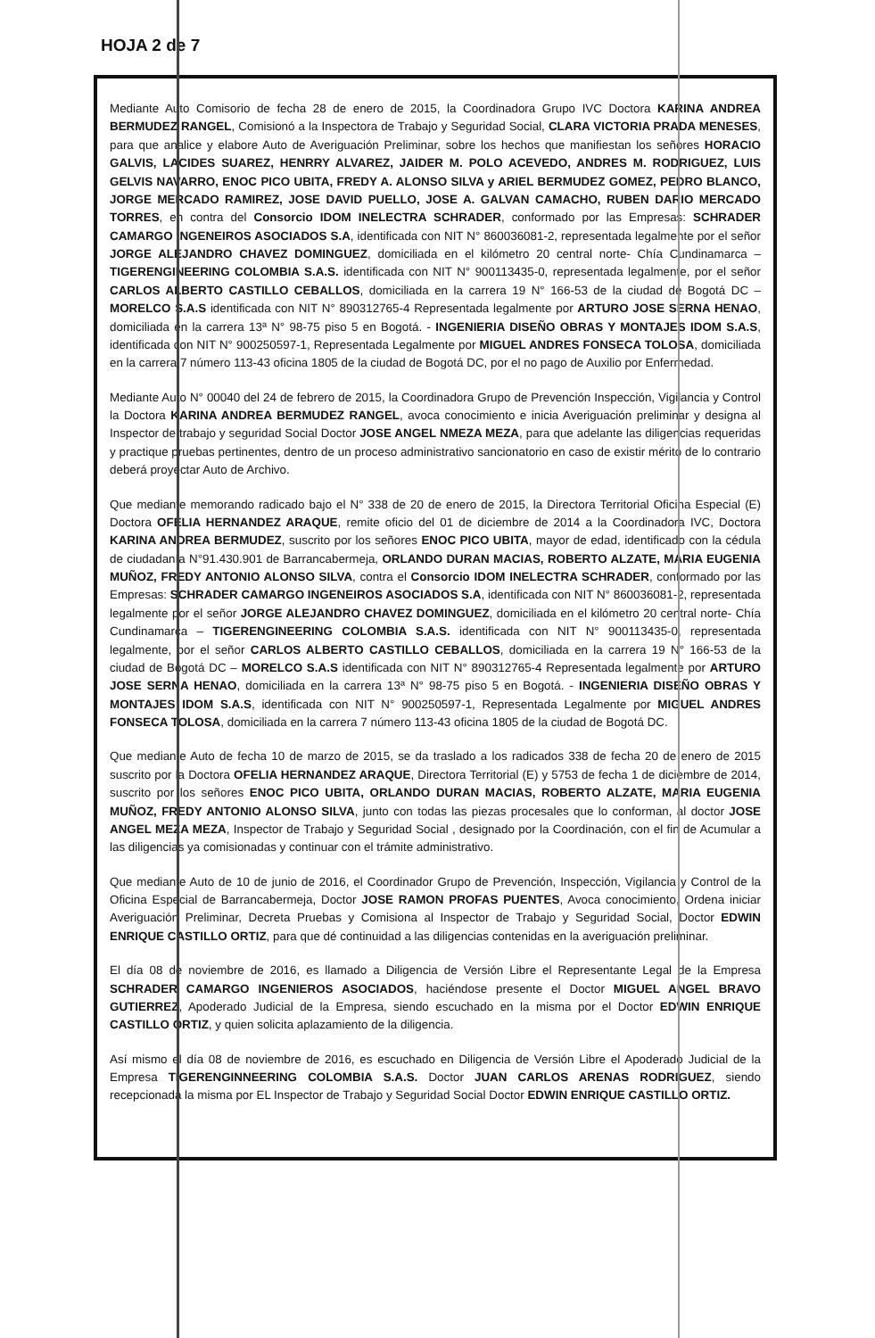HOJA 2 de 7
Mediante Auto Comisorio de fecha 28 de enero de 2015, la Coordinadora Grupo IVC Doctora KARINA ANDREA BERMUDEZ RANGEL, Comisionó a la Inspectora de Trabajo y Seguridad Social, CLARA VICTORIA PRADA MENESES, para que analice y elabore Auto de Averiguación Preliminar, sobre los hechos que manifiestan los señores HORACIO GALVIS, LACIDES SUAREZ, HENRRY ALVAREZ, JAIDER M. POLO ACEVEDO, ANDRES M. RODRIGUEZ, LUIS GELVIS NAVARRO, ENOC PICO UBITA, FREDY A. ALONSO SILVA y ARIEL BERMUDEZ GOMEZ, PEDRO BLANCO, JORGE MERCADO RAMIREZ, JOSE DAVID PUELLO, JOSE A. GALVAN CAMACHO, RUBEN DARIO MERCADO TORRES, en contra del Consorcio IDOM INELECTRA SCHRADER, conformado por las Empresas: SCHRADER CAMARGO INGENEIROS ASOCIADOS S.A, identificada con NIT N° 860036081-2, representada legalmente por el señor JORGE ALEJANDRO CHAVEZ DOMINGUEZ, domiciliada en el kilómetro 20 central norte- Chía Cundinamarca – TIGERENGINEERING COLOMBIA S.A.S. identificada con NIT N° 900113435-0, representada legalmente, por el señor CARLOS ALBERTO CASTILLO CEBALLOS, domiciliada en la carrera 19 N° 166-53 de la ciudad de Bogotá DC – MORELCO S.A.S identificada con NIT N° 890312765-4 Representada legalmente por ARTURO JOSE SERNA HENAO, domiciliada en la carrera 13ª N° 98-75 piso 5 en Bogotá. - INGENIERIA DISEÑO OBRAS Y MONTAJES IDOM S.A.S, identificada con NIT N° 900250597-1, Representada Legalmente por MIGUEL ANDRES FONSECA TOLOSA, domiciliada en la carrera 7 número 113-43 oficina 1805 de la ciudad de Bogotá DC, por el no pago de Auxilio por Enfermedad.
Mediante Auto N° 00040 del 24 de febrero de 2015, la Coordinadora Grupo de Prevención Inspección, Vigilancia y Control la Doctora KARINA ANDREA BERMUDEZ RANGEL, avoca conocimiento e inicia Averiguación preliminar y designa al Inspector de trabajo y seguridad Social Doctor JOSE ANGEL NMEZA MEZA, para que adelante las diligencias requeridas y practique pruebas pertinentes, dentro de un proceso administrativo sancionatorio en caso de existir mérito de lo contrario deberá proyectar Auto de Archivo.
Que mediante memorando radicado bajo el N° 338 de 20 de enero de 2015, la Directora Territorial Oficina Especial (E) Doctora OFELIA HERNANDEZ ARAQUE, remite oficio del 01 de diciembre de 2014 a la Coordinadora IVC, Doctora KARINA ANDREA BERMUDEZ, suscrito por los señores ENOC PICO UBITA, mayor de edad, identificado con la cédula de ciudadanía N°91.430.901 de Barrancabermeja, ORLANDO DURAN MACIAS, ROBERTO ALZATE, MARIA EUGENIA MUÑOZ, FREDY ANTONIO ALONSO SILVA, contra el Consorcio IDOM INELECTRA SCHRADER, conformado por las Empresas: SCHRADER CAMARGO INGENEIROS ASOCIADOS S.A, identificada con NIT N° 860036081-2, representada legalmente por el señor JORGE ALEJANDRO CHAVEZ DOMINGUEZ, domiciliada en el kilómetro 20 central norte- Chía Cundinamarca – TIGERENGINEERING COLOMBIA S.A.S. identificada con NIT N° 900113435-0, representada legalmente, por el señor CARLOS ALBERTO CASTILLO CEBALLOS, domiciliada en la carrera 19 N° 166-53 de la ciudad de Bogotá DC – MORELCO S.A.S identificada con NIT N° 890312765-4 Representada legalmente por ARTURO JOSE SERNA HENAO, domiciliada en la carrera 13ª N° 98-75 piso 5 en Bogotá. - INGENIERIA DISEÑO OBRAS Y MONTAJES IDOM S.A.S, identificada con NIT N° 900250597-1, Representada Legalmente por MIGUEL ANDRES FONSECA TOLOSA, domiciliada en la carrera 7 número 113-43 oficina 1805 de la ciudad de Bogotá DC.
Que mediante Auto de fecha 10 de marzo de 2015, se da traslado a los radicados 338 de fecha 20 de enero de 2015 suscrito por la Doctora OFELIA HERNANDEZ ARAQUE, Directora Territorial (E) y 5753 de fecha 1 de diciembre de 2014, suscrito por los señores ENOC PICO UBITA, ORLANDO DURAN MACIAS, ROBERTO ALZATE, MARIA EUGENIA MUÑOZ, FREDY ANTONIO ALONSO SILVA, junto con todas las piezas procesales que lo conforman, al doctor JOSE ANGEL MEZA MEZA, Inspector de Trabajo y Seguridad Social , designado por la Coordinación, con el fin de Acumular a las diligencias ya comisionadas y continuar con el trámite administrativo.
Que mediante Auto de 10 de junio de 2016, el Coordinador Grupo de Prevención, Inspección, Vigilancia y Control de la Oficina Especial de Barrancabermeja, Doctor JOSE RAMON PROFAS PUENTES, Avoca conocimiento, Ordena iniciar Averiguación Preliminar, Decreta Pruebas y Comisiona al Inspector de Trabajo y Seguridad Social, Doctor EDWIN ENRIQUE CASTILLO ORTIZ, para que dé continuidad a las diligencias contenidas en la averiguación preliminar.
El día 08 de noviembre de 2016, es llamado a Diligencia de Versión Libre el Representante Legal de la Empresa SCHRADER CAMARGO INGENIEROS ASOCIADOS, haciéndose presente el Doctor MIGUEL ANGEL BRAVO GUTIERREZ, Apoderado Judicial de la Empresa, siendo escuchado en la misma por el Doctor EDWIN ENRIQUE CASTILLO ORTIZ, y quien solicita aplazamiento de la diligencia.
Así mismo el día 08 de noviembre de 2016, es escuchado en Diligencia de Versión Libre el Apoderado Judicial de la Empresa TIGERENGINNEERING COLOMBIA S.A.S. Doctor JUAN CARLOS ARENAS RODRIGUEZ, siendo recepcionada la misma por EL Inspector de Trabajo y Seguridad Social Doctor EDWIN ENRIQUE CASTILLO ORTIZ.